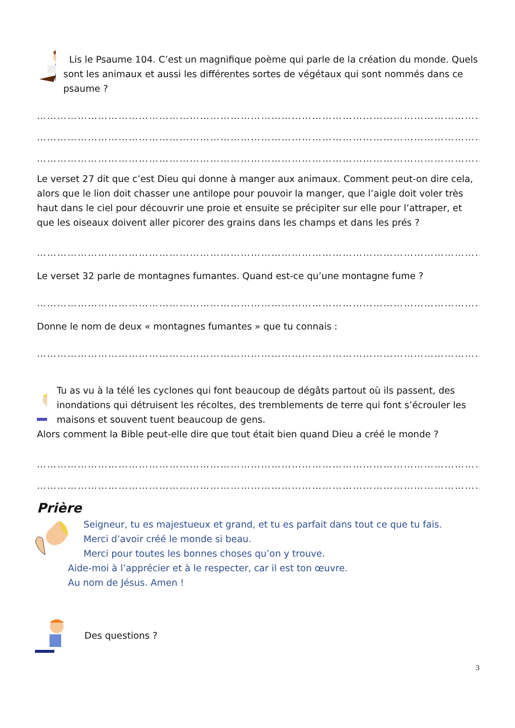Lis le Psaume 104. C’est un magnifique poème qui parle de la création du monde. Quels sont les animaux et aussi les différentes sortes de végétaux qui sont nommés dans ce psaume ?
……………………………………………………………………………………………………………………
……………………………………………………………………………………………………………………
……………………………………………………………………………………………………………………
Le verset 27 dit que c’est Dieu qui donne à manger aux animaux. Comment peut-on dire cela, alors que le lion doit chasser une antilope pour pouvoir la manger, que l’aigle doit voler très haut dans le ciel pour découvrir une proie et ensuite se précipiter sur elle pour l’attraper, et que les oiseaux doivent aller picorer des grains dans les champs et dans les prés ?
……………………………………………………………………………………………………………………
Le verset 32 parle de montagnes fumantes. Quand est-ce qu’une montagne fume ?
……………………………………………………………………………………………………………………
Donne le nom de deux « montagnes fumantes » que tu connais :
……………………………………………………………………………………………………………………
!
Tu as vu à la télé les cyclones qui font beaucoup de dégâts partout où ils passent, des inondations qui détruisent les récoltes, des tremblements de terre qui font s’écrouler les maisons et souvent tuent beaucoup de gens.
Alors comment la Bible peut-elle dire que tout était bien quand Dieu a créé le monde ?
……………………………………………………………………………………………………………………
……………………………………………………………………………………………………………………
Prière
Seigneur, tu es majestueux et grand, et tu es parfait dans tout ce que tu fais.
Merci d’avoir créé le monde si beau.
Merci pour toutes les bonnes choses qu’on y trouve.
Aide-moi à l’apprécier et à le respecter, car il est ton œuvre.
Au nom de Jésus. Amen !
Des questions ?
3